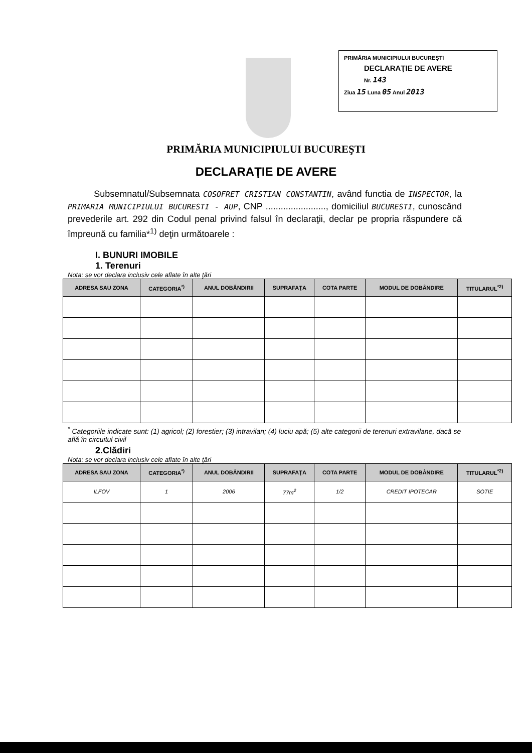PRIMĂRIA MUNICIPIULUI BUCUREŞTI
DECLARAŢIE DE AVERE
Nr. 143
Ziua 15 Luna 05 Anul 2013
PRIMĂRIA MUNICIPIULUI BUCUREŞTI
DECLARAŢIE DE AVERE
Subsemnatul/Subsemnata COSOFRET CRISTIAN CONSTANTIN, având functia de INSPECTOR, la PRIMARIA MUNICIPIULUI BUCURESTI - AUP, CNP ........................, domiciliul BUCURESTI, cunoscând prevederile art. 292 din Codul penal privind falsul în declaraţii, declar pe propria răspundere că împreună cu familia*<sup>1)</sup> deţin următoarele :
I. BUNURI IMOBILE
1. Terenuri
Nota: se vor declara inclusiv cele aflate în alte ţări
| ADRESA SAU ZONA | CATEGORIA<sup>*)</sup> | ANUL DOBÂNDIRII | SUPRAFAŢA | COTA PARTE | MODUL DE DOBÂNDIRE | TITULARUL<sup>*2)</sup> |
| --- | --- | --- | --- | --- | --- | --- |
<sup>*</sup> Categoriile indicate sunt: (1) agricol; (2) forestier; (3) intravilan; (4) luciu apă; (5) alte categorii de terenuri extravilane, dacă se află în circuitul civil
2.Clădiri
Nota: se vor declara inclusiv cele aflate în alte ţări
| ADRESA SAU ZONA | CATEGORIA<sup>*)</sup> | ANUL DOBÂNDIRII | SUPRAFAŢA | COTA PARTE | MODUL DE DOBÂNDIRE | TITULARUL<sup>*2)</sup> |
| --- | --- | --- | --- | --- | --- | --- |
| ILFOV | 1 | 2006 | 77m<sup>2</sup> | 1/2 | CREDIT IPOTECAR | SOTIE |